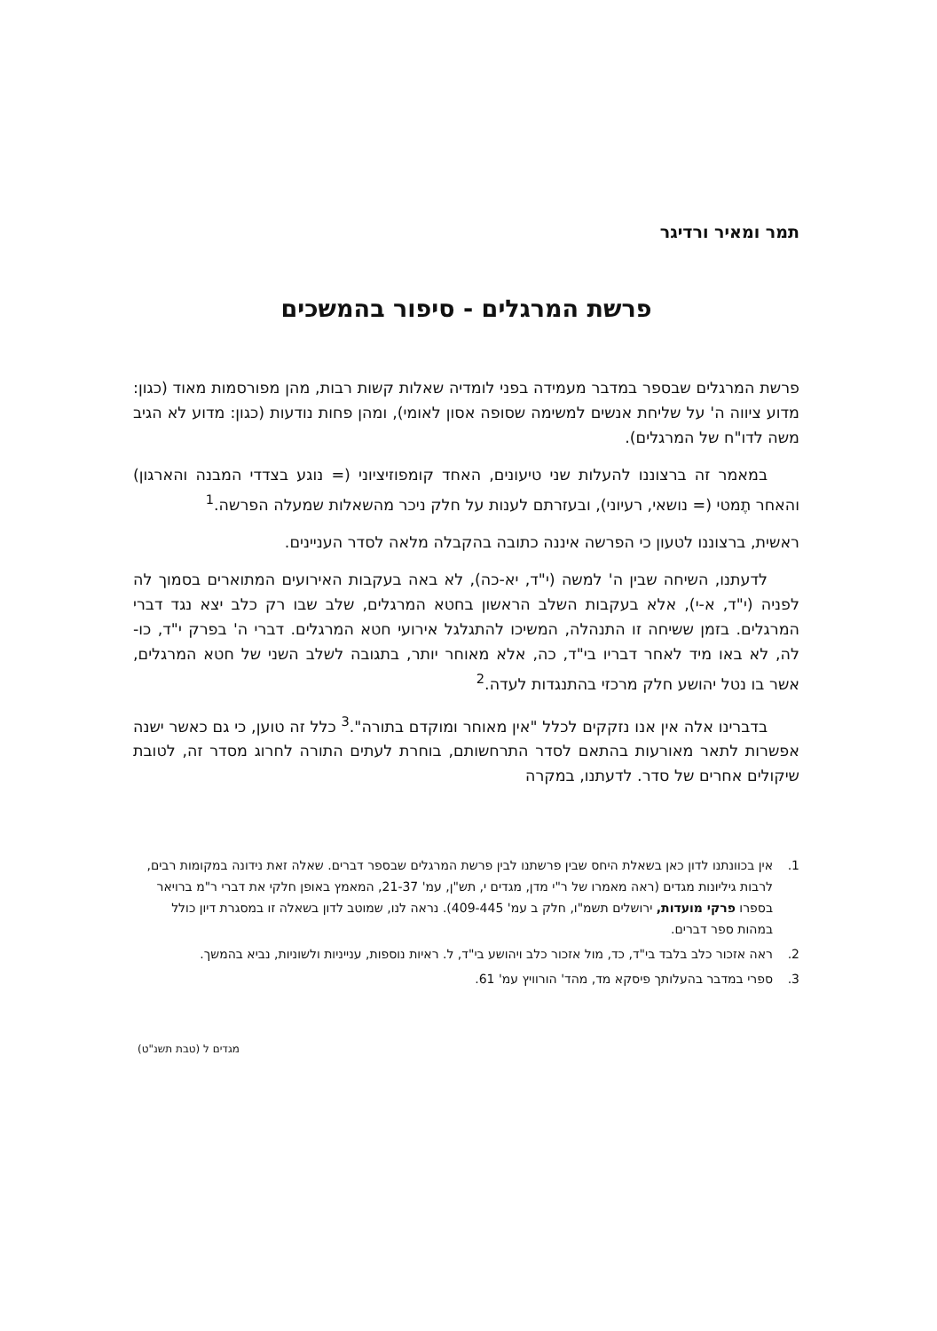תמר ומאיר ורדיגר
פרשת המרגלים - סיפור בהמשכים
פרשת המרגלים שבספר במדבר מעמידה בפני לומדיה שאלות קשות רבות, מהן מפורסמות מאוד (כגון: מדוע ציווה ה' על שליחת אנשים למשימה שסופה אסון לאומי), ומהן פחות נודעות (כגון: מדוע לא הגיב משה לדו"ח של המרגלים).
במאמר זה ברצוננו להעלות שני טיעונים, האחד קומפוזיציוני (= נוגע בצדדי המבנה והארגון) והאחר תֶמטי (= נושאי, רעיוני), ובעזרתם לענות על חלק ניכר מהשאלות שמעלה הפרשה.<sup>1</sup>
ראשית, ברצוננו לטעון כי הפרשה איננה כתובה בהקבלה מלאה לסדר העניינים.
לדעתנו, השיחה שבין ה' למשה (י"ד, יא-כה), לא באה בעקבות האירועים המתוארים בסמוך לה לפניה (י"ד, א-י), אלא בעקבות השלב הראשון בחטא המרגלים, שלב שבו רק כלב יצא נגד דברי המרגלים. בזמן ששיחה זו התנהלה, המשיכו להתגלגל אירועי חטא המרגלים. דברי ה' בפרק י"ד, כו-לה, לא באו מיד לאחר דבריו בי"ד, כה, אלא מאוחר יותר, בתגובה לשלב השני של חטא המרגלים, אשר בו נטל יהושע חלק מרכזי בהתנגדות לעדה.<sup>2</sup>
בדברינו אלה אין אנו נזקקים לכלל "אין מאוחר ומוקדם בתורה".<sup>3</sup> כלל זה טוען, כי גם כאשר ישנה אפשרות לתאר מאורעות בהתאם לסדר התרחשותם, בוחרת לעתים התורה לחרוג מסדר זה, לטובת שיקולים אחרים של סדר. לדעתנו, במקרה
1. אין בכוונתנו לדון כאן בשאלת היחס שבין פרשתנו לבין פרשת המרגלים שבספר דברים. שאלה זאת נידונה במקומות רבים, לרבות גיליונות מגדים (ראה מאמרו של ר"י מדן, מגדים י, תש"ן, עמ' 21-37, המאמץ באופן חלקי את דברי ר"מ ברויאר בספרו פרקי מועדות, ירושלים תשמ"ו, חלק ב עמ' 409-445). נראה לנו, שמוטב לדון בשאלה זו במסגרת דיון כולל במהות ספר דברים.
2. ראה אזכור כלב בלבד בי"ד, כד, מול אזכור כלב ויהושע בי"ד, ל. ראיות נוספות, ענייניות ולשוניות, נביא בהמשך.
3. ספרי במדבר בהעלותך פיסקא מד, מהד' הורוויץ עמ' 61.
מגדים ל (טבת תשנ"ט)